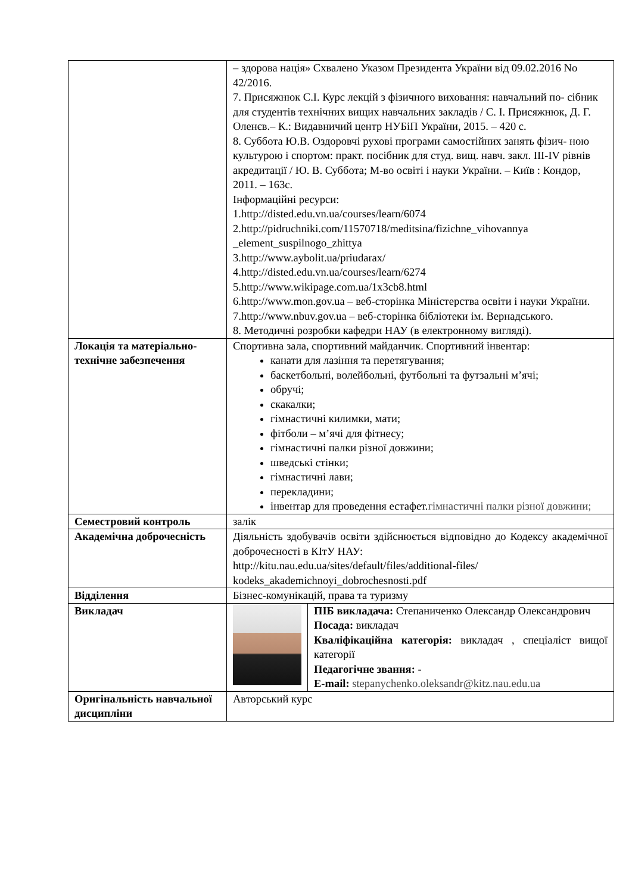| | – здорова нація» Схвалено Указом Президента України від 09.02.2016 No 42/2016. 7. Присяжнюк С.І. Курс лекцій з фізичного виховання: навчальний по- сібник для студентів технічних вищих навчальних закладів / С. І. Присяжнюк, Д. Г. Оленєв.– К.: Видавничий центр НУБіП України, 2015. – 420 с. 8. Суббота Ю.В. Оздоровчі рухові програми самостійних занять фізич- ною культурою і спортом: практ. посібник для студ. вищ. навч. закл. III-IV рівнів акредитації / Ю. В. Суббота; М-во освіті і науки України. – Київ : Кондор, 2011. – 163с. Інформаційні ресурси: 1.http://disted.edu.vn.ua/courses/learn/6074 2.http://pidruchniki.com/11570718/meditsina/fizichne_vihovannya _element_suspilnogo_zhittya 3.http://www.aybolit.ua/priudarax/ 4.http://disted.edu.vn.ua/courses/learn/6274 5.http://www.wikipage.com.ua/1x3cb8.html 6.http://www.mon.gov.ua – веб-сторінка Міністерства освіти і науки України. 7.http://www.nbuv.gov.ua – веб-сторінка бібліотеки ім. Вернадського. 8. Методичні розробки кафедри НАУ (в електронному вигляді). | |
| Локація та матеріально-технічне забезпечення | Спортивна зала, спортивний майданчик. Спортивний інвентар: канати для лазіння та перетягування; баскетбольні, волейбольні, футбольні та футзальні м’ячі; обручі; скакалки; гімнастичні килимки, мати; фітболи – м’ячі для фітнесу; гімнастичні палки різної довжини; шведські стінки; гімнастичні лави; перекладини; інвентар для проведення естафет. гімнастичні палки різної довжини; | |
| Семестровий контроль | залік | |
| Академічна доброчесність | Діяльність здобувачів освіти здійснюється відповідно до Кодексу академічної доброчесності в КІтУ НАУ: http://kitu.nau.edu.ua/sites/default/files/additional-files/ kodeks_akademichnoyi_dobrochesnosti.pdf | |
| Відділення | Бізнес-комунікацій, права та туризму | |
| Викладач | | ПІБ викладача: Степаниченко Олександр Олександрович Посада: викладач Кваліфікаційна категорія: викладач , спеціаліст вищої категорії Педагогічне звання: - E-mail: stepanychenko.oleksandr@kitz.nau.edu.ua |
| Оригінальність навчальної дисципліни | Авторський курс | |